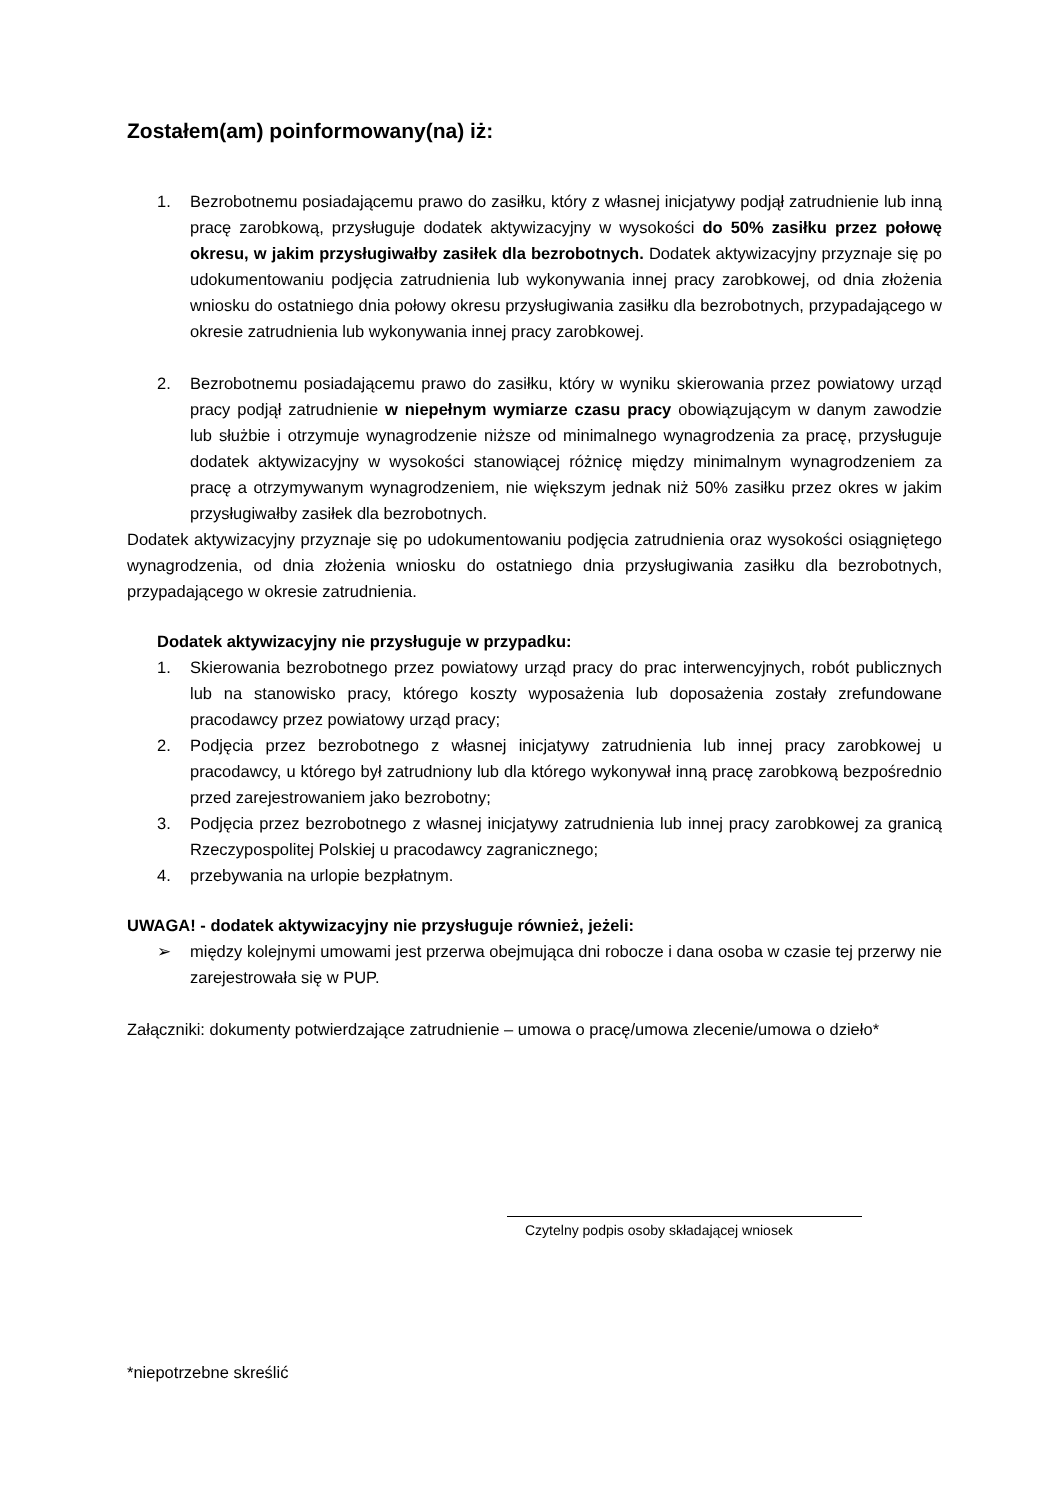Zostałem(am) poinformowany(na) iż:
1. Bezrobotnemu posiadającemu prawo do zasiłku, który z własnej inicjatywy podjął zatrudnienie lub inną pracę zarobkową, przysługuje dodatek aktywizacyjny w wysokości do 50% zasiłku przez połowę okresu, w jakim przysługiwałby zasiłek dla bezrobotnych. Dodatek aktywizacyjny przyznaje się po udokumentowaniu podjęcia zatrudnienia lub wykonywania innej pracy zarobkowej, od dnia złożenia wniosku do ostatniego dnia połowy okresu przysługiwania zasiłku dla bezrobotnych, przypadającego w okresie zatrudnienia lub wykonywania innej pracy zarobkowej.
2. Bezrobotnemu posiadającemu prawo do zasiłku, który w wyniku skierowania przez powiatowy urząd pracy podjął zatrudnienie w niepełnym wymiarze czasu pracy obowiązującym w danym zawodzie lub służbie i otrzymuje wynagrodzenie niższe od minimalnego wynagrodzenia za pracę, przysługuje dodatek aktywizacyjny w wysokości stanowiącej różnicę między minimalnym wynagrodzeniem za pracę a otrzymywanym wynagrodzeniem, nie większym jednak niż 50% zasiłku przez okres w jakim przysługiwałby zasiłek dla bezrobotnych.
Dodatek aktywizacyjny przyznaje się po udokumentowaniu podjęcia zatrudnienia oraz wysokości osiągniętego wynagrodzenia, od dnia złożenia wniosku do ostatniego dnia przysługiwania zasiłku dla bezrobotnych, przypadającego w okresie zatrudnienia.
Dodatek aktywizacyjny nie przysługuje w przypadku:
1. Skierowania bezrobotnego przez powiatowy urząd pracy do prac interwencyjnych, robót publicznych lub na stanowisko pracy, którego koszty wyposażenia lub doposażenia zostały zrefundowane pracodawcy przez powiatowy urząd pracy;
2. Podjęcia przez bezrobotnego z własnej inicjatywy zatrudnienia lub innej pracy zarobkowej u pracodawcy, u którego był zatrudniony lub dla którego wykonywał inną pracę zarobkową bezpośrednio przed zarejestrowaniem jako bezrobotny;
3. Podjęcia przez bezrobotnego z własnej inicjatywy zatrudnienia lub innej pracy zarobkowej za granicą Rzeczypospolitej Polskiej u pracodawcy zagranicznego;
4. przebywania na urlopie bezpłatnym.
UWAGA! - dodatek aktywizacyjny nie przysługuje również, jeżeli:
➢ między kolejnymi umowami jest przerwa obejmująca dni robocze i dana osoba w czasie tej przerwy nie zarejestrowała się w PUP.
Załączniki: dokumenty potwierdzające zatrudnienie – umowa o pracę/umowa zlecenie/umowa o dzieło*
Czytelny podpis osoby składającej wniosek
*niepotrzebne skreślić